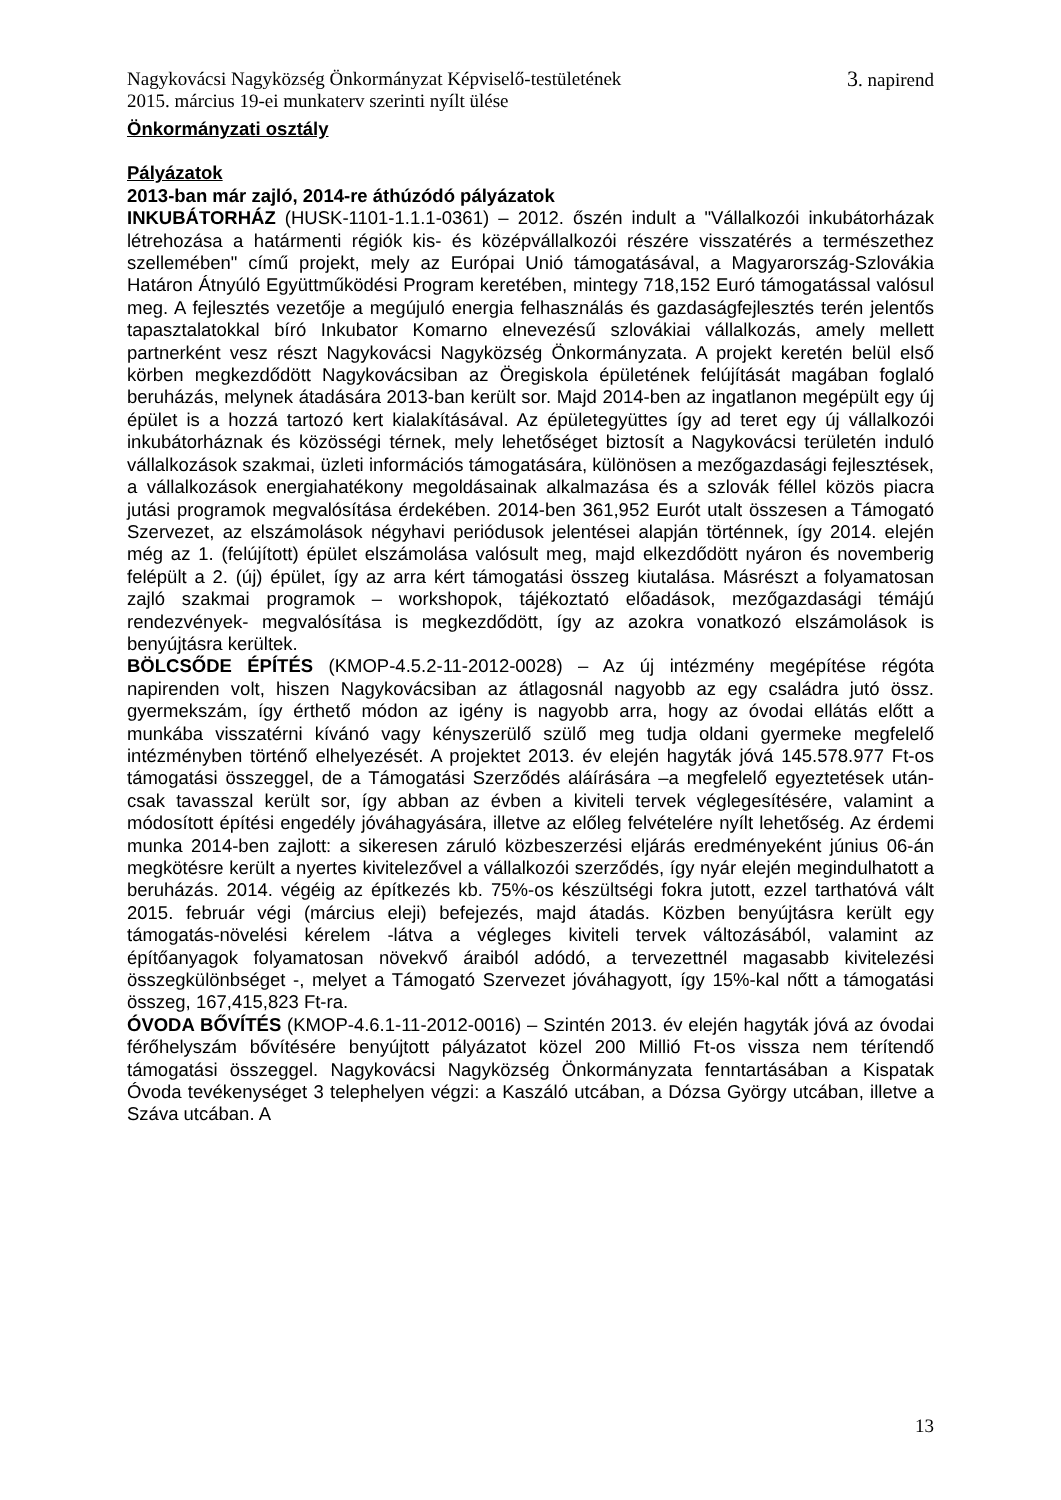Nagykovácsi Nagyközség Önkormányzat Képviselő-testületének
2015. március 19-ei munkaterv szerinti nyílt ülése 3. napirend
Önkormányzati osztály
Pályázatok
2013-ban már zajló, 2014-re áthúzódó pályázatok
INKUBÁTORHÁZ (HUSK-1101-1.1.1-0361) – 2012. őszén indult a "Vállalkozói inkubátorházak létrehozása a határmenti régiók kis- és középvállalkozói részére visszatérés a természethez szellemében" című projekt, mely az Európai Unió támogatásával, a Magyarország-Szlovákia Határon Átnyúló Együttműködési Program keretében, mintegy 718,152 Euró támogatással valósul meg. A fejlesztés vezetője a megújuló energia felhasználás és gazdaságfejlesztés terén jelentős tapasztalatokkal bíró Inkubator Komarno elnevezésű szlovákiai vállalkozás, amely mellett partnerként vesz részt Nagykovácsi Nagyközség Önkormányzata. A projekt keretén belül első körben megkezdődött Nagykovácsiban az Öregiskola épületének felújítását magában foglaló beruházás, melynek átadására 2013-ban került sor. Majd 2014-ben az ingatlanon megépült egy új épület is a hozzá tartozó kert kialakításával. Az épületegyüttes így ad teret egy új vállalkozói inkubátorháznak és közösségi térnek, mely lehetőséget biztosít a Nagykovácsi területén induló vállalkozások szakmai, üzleti információs támogatására, különösen a mezőgazdasági fejlesztések, a vállalkozások energiahatékony megoldásainak alkalmazása és a szlovák féllel közös piacra jutási programok megvalósítása érdekében. 2014-ben 361,952 Eurót utalt összesen a Támogató Szervezet, az elszámolások négyhavi periódusok jelentései alapján történnek, így 2014. elején még az 1. (felújított) épület elszámolása valósult meg, majd elkezdődött nyáron és novemberig felépült a 2. (új) épület, így az arra kért támogatási összeg kiutalása. Másrészt a folyamatosan zajló szakmai programok – workshopok, tájékoztató előadások, mezőgazdasági témájú rendezvények- megvalósítása is megkezdődött, így az azokra vonatkozó elszámolások is benyújtásra kerültek.
BÖLCSŐDE ÉPÍTÉS (KMOP-4.5.2-11-2012-0028) – Az új intézmény megépítése régóta napirenden volt, hiszen Nagykovácsiban az átlagosnál nagyobb az egy családra jutó össz. gyermekszám, így érthető módon az igény is nagyobb arra, hogy az óvodai ellátás előtt a munkába visszatérni kívánó vagy kényszerülő szülő meg tudja oldani gyermeke megfelelő intézményben történő elhelyezését. A projektet 2013. év elején hagyták jóvá 145.578.977 Ft-os támogatási összeggel, de a Támogatási Szerződés aláírására –a megfelelő egyeztetések után- csak tavasszal került sor, így abban az évben a kiviteli tervek véglegesítésére, valamint a módosított építési engedély jóváhagyására, illetve az előleg felvételére nyílt lehetőség. Az érdemi munka 2014-ben zajlott: a sikeresen záruló közbeszerzési eljárás eredményeként június 06-án megkötésre került a nyertes kivitelezővel a vállalkozói szerződés, így nyár elején megindulhatott a beruházás. 2014. végéig az építkezés kb. 75%-os készültségi fokra jutott, ezzel tarthatóvá vált 2015. február végi (március eleji) befejezés, majd átadás. Közben benyújtásra került egy támogatás-növelési kérelem -látva a végleges kiviteli tervek változásából, valamint az építőanyagok folyamatosan növekvő áraiból adódó, a tervezettnél magasabb kivitelezési összegkülönbséget -, melyet a Támogató Szervezet jóváhagyott, így 15%-kal nőtt a támogatási összeg, 167,415,823 Ft-ra.
ÓVODA BŐVÍTÉS (KMOP-4.6.1-11-2012-0016) – Szintén 2013. év elején hagyták jóvá az óvodai férőhelyszám bővítésére benyújtott pályázatot közel 200 Millió Ft-os vissza nem térítendő támogatási összeggel. Nagykovácsi Nagyközség Önkormányzata fenntartásában a Kispatak Óvoda tevékenységet 3 telephelyen végzi: a Kaszáló utcában, a Dózsa György utcában, illetve a Száva utcában. A
13